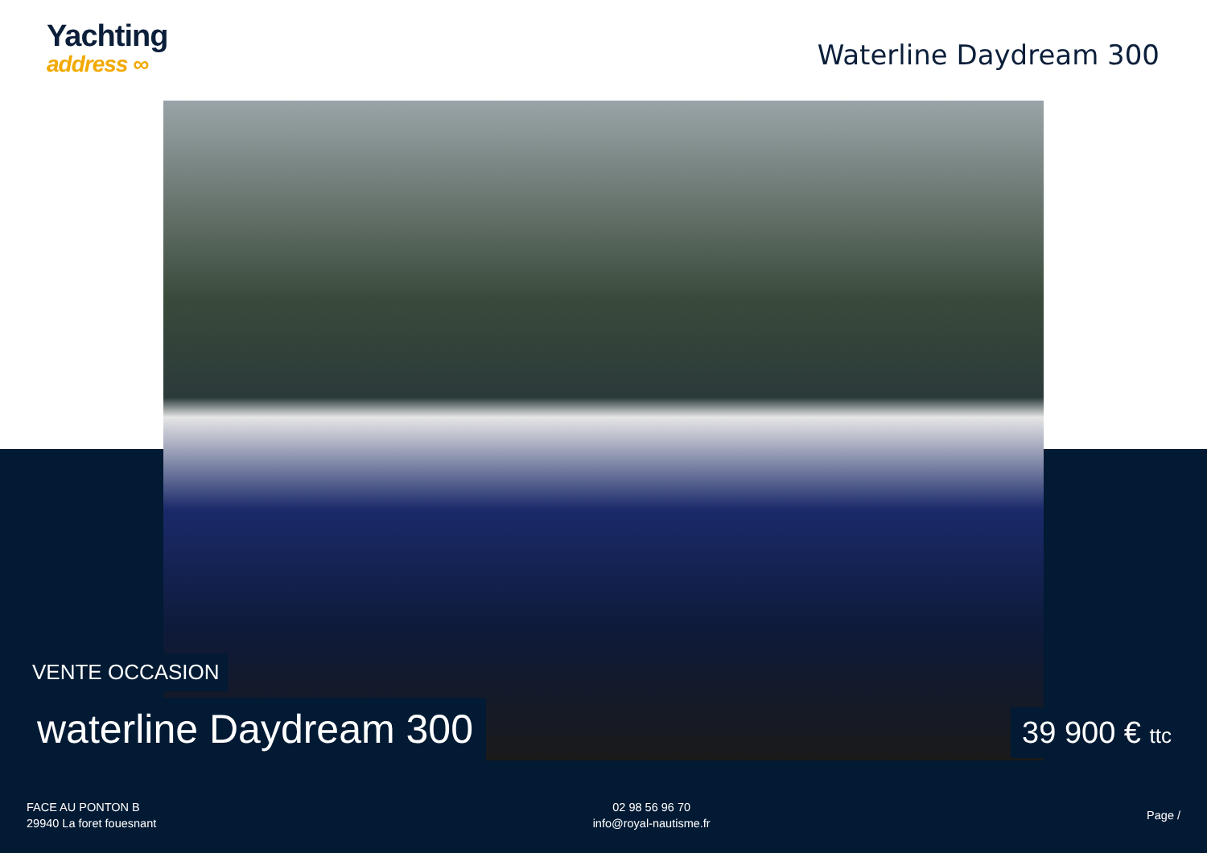Yachting
address ∞
Waterline Daydream 300
VENTE OCCASION
waterline Daydream 300 39 900 € ttc
FACE AU PONTON B
29940 La foret fouesnant
02 98 56 96 70
info@royal-nautisme.fr
Page /